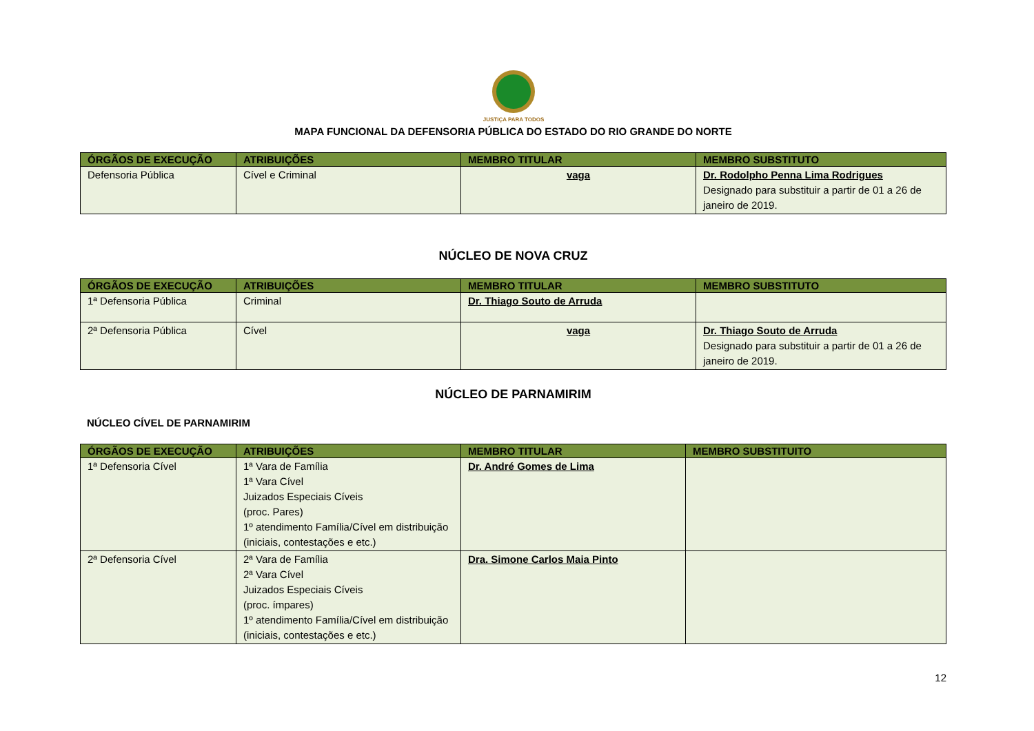JUSTIÇA PARA TODOS
MAPA FUNCIONAL DA DEFENSORIA PÚBLICA DO ESTADO DO RIO GRANDE DO NORTE
| ÓRGÃOS DE EXECUÇÃO | ATRIBUIÇÕES | MEMBRO TITULAR | MEMBRO SUBSTITUTO |
| --- | --- | --- | --- |
| Defensoria Pública | Cível e Criminal | vaga | Dr. Rodolpho Penna Lima Rodrigues Designado para substituir a partir de 01 a 26 de janeiro de 2019. |
NÚCLEO DE NOVA CRUZ
| ÓRGÃOS DE EXECUÇÃO | ATRIBUIÇÕES | MEMBRO TITULAR | MEMBRO SUBSTITUTO |
| --- | --- | --- | --- |
| 1ª Defensoria Pública | Criminal | Dr. Thiago Souto de Arruda | |
| 2ª Defensoria Pública | Cível | vaga | Dr. Thiago Souto de Arruda Designado para substituir a partir de 01 a 26 de janeiro de 2019. |
NÚCLEO DE PARNAMIRIM
NÚCLEO CÍVEL DE PARNAMIRIM
| ÓRGÃOS DE EXECUÇÃO | ATRIBUIÇÕES | MEMBRO TITULAR | MEMBRO SUBSTITUITO |
| --- | --- | --- | --- |
| 1ª Defensoria Cível | 1ª Vara de Família 1ª Vara Cível Juizados Especiais Cíveis (proc. Pares) 1º atendimento Família/Cível em distribuição (iniciais, contestações e etc.) | Dr. André Gomes de Lima | |
| 2ª Defensoria Cível | 2ª Vara de Família 2ª Vara Cível Juizados Especiais Cíveis (proc. ímpares) 1º atendimento Família/Cível em distribuição (iniciais, contestações e etc.) | Dra. Simone Carlos Maia Pinto | |
12